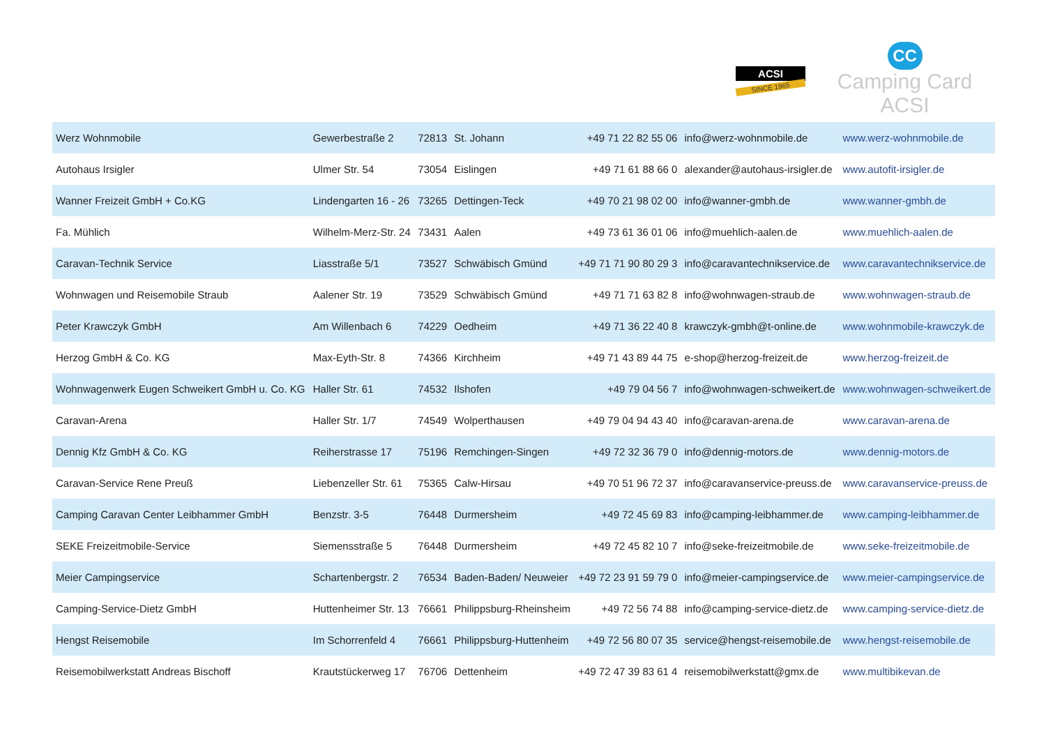ACSI
SINCE 1965
CC
Camping Card ACSI
| Werz Wohnmobile | Gewerbestraße 2 | 72813 | St. Johann | +49 71 22 82 55 06 | info@werz-wohnmobile.de | www.werz-wohnmobile.de |
| Autohaus Irsigler | Ulmer Str. 54 | 73054 | Eislingen | +49 71 61 88 66 0 | alexander@autohaus-irsigler.de | www.autofit-irsigler.de |
| Wanner Freizeit GmbH + Co.KG | Lindengarten 16 - 26 | 73265 | Dettingen-Teck | +49 70 21 98 02 00 | info@wanner-gmbh.de | www.wanner-gmbh.de |
| Fa. Mühlich | Wilhelm-Merz-Str. 24 | 73431 | Aalen | +49 73 61 36 01 06 | info@muehlich-aalen.de | www.muehlich-aalen.de |
| Caravan-Technik Service | Liasstraße 5/1 | 73527 | Schwäbisch Gmünd | +49 71 71 90 80 29 3 | info@caravantechnikservice.de | www.caravantechnikservice.de |
| Wohnwagen und Reisemobile Straub | Aalener Str. 19 | 73529 | Schwäbisch Gmünd | +49 71 71 63 82 8 | info@wohnwagen-straub.de | www.wohnwagen-straub.de |
| Peter Krawczyk GmbH | Am Willenbach 6 | 74229 | Oedheim | +49 71 36 22 40 8 | krawczyk-gmbh@t-online.de | www.wohnmobile-krawczyk.de |
| Herzog GmbH & Co. KG | Max-Eyth-Str. 8 | 74366 | Kirchheim | +49 71 43 89 44 75 | e-shop@herzog-freizeit.de | www.herzog-freizeit.de |
| Wohnwagenwerk Eugen Schweikert GmbH u. Co. KG | Haller Str. 61 | 74532 | Ilshofen | +49 79 04 56 7 | info@wohnwagen-schweikert.de | www.wohnwagen-schweikert.de |
| Caravan-Arena | Haller Str. 1/7 | 74549 | Wolperthausen | +49 79 04 94 43 40 | info@caravan-arena.de | www.caravan-arena.de |
| Dennig Kfz GmbH & Co. KG | Reiherstrasse 17 | 75196 | Remchingen-Singen | +49 72 32 36 79 0 | info@dennig-motors.de | www.dennig-motors.de |
| Caravan-Service Rene Preuß | Liebenzeller Str. 61 | 75365 | Calw-Hirsau | +49 70 51 96 72 37 | info@caravanservice-preuss.de | www.caravanservice-preuss.de |
| Camping Caravan Center Leibhammer GmbH | Benzstr. 3-5 | 76448 | Durmersheim | +49 72 45 69 83 | info@camping-leibhammer.de | www.camping-leibhammer.de |
| SEKE Freizeitmobile-Service | Siemensstraße 5 | 76448 | Durmersheim | +49 72 45 82 10 7 | info@seke-freizeitmobile.de | www.seke-freizeitmobile.de |
| Meier Campingservice | Schartenbergstr. 2 | 76534 | Baden-Baden/ Neuweier | +49 72 23 91 59 79 0 | info@meier-campingservice.de | www.meier-campingservice.de |
| Camping-Service-Dietz GmbH | Huttenheimer Str. 13 | 76661 | Philippsburg-Rheinsheim | +49 72 56 74 88 | info@camping-service-dietz.de | www.camping-service-dietz.de |
| Hengst Reisemobile | Im Schorrenfeld 4 | 76661 | Philippsburg-Huttenheim | +49 72 56 80 07 35 | service@hengst-reisemobile.de | www.hengst-reisemobile.de |
| Reisemobilwerkstatt Andreas Bischoff | Krautstückerweg 17 | 76706 | Dettenheim | +49 72 47 39 83 61 4 | reisemobilwerkstatt@gmx.de | www.multibikevan.de |